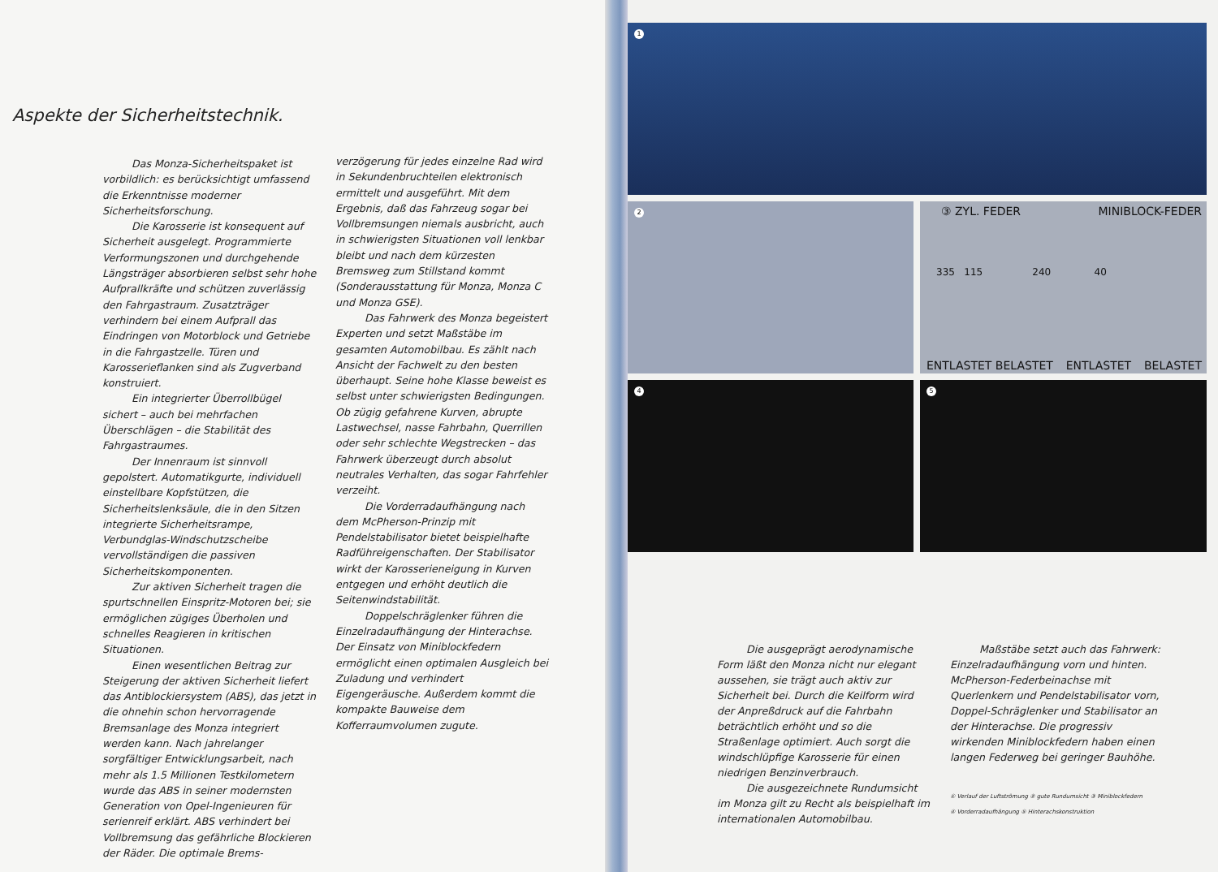Aspekte der Sicherheitstechnik.
Das Monza-Sicherheitspaket ist vorbildlich: es berücksichtigt umfassend die Erkenntnisse moderner Sicherheitsforschung.
Die Karosserie ist konsequent auf Sicherheit ausgelegt. Programmierte Verformungszonen und durchgehende Längsträger absorbieren selbst sehr hohe Aufprallkräfte und schützen zuverlässig den Fahrgastraum. Zusatzträger verhindern bei einem Aufprall das Eindringen von Motorblock und Getriebe in die Fahrgastzelle. Türen und Karosserieflanken sind als Zugverband konstruiert.
Ein integrierter Überrollbügel sichert – auch bei mehrfachen Überschlägen – die Stabilität des Fahrgastraumes.
Der Innenraum ist sinnvoll gepolstert. Automatikgurte, individuell einstellbare Kopfstützen, die Sicherheitslenksäule, die in den Sitzen integrierte Sicherheitsrampe, Verbundglas-Windschutzscheibe vervollständigen die passiven Sicherheitskomponenten.
Zur aktiven Sicherheit tragen die spurtschnellen Einspritz-Motoren bei; sie ermöglichen zügiges Überholen und schnelles Reagieren in kritischen Situationen.
Einen wesentlichen Beitrag zur Steigerung der aktiven Sicherheit liefert das Antiblockiersystem (ABS), das jetzt in die ohnehin schon hervorragende Bremsanlage des Monza integriert werden kann. Nach jahrelanger sorgfältiger Entwicklungsarbeit, nach mehr als 1.5 Millionen Testkilometern wurde das ABS in seiner modernsten Generation von Opel-Ingenieuren für serienreif erklärt. ABS verhindert bei Vollbremsung das gefährliche Blockieren der Räder. Die optimale Brems-
verzögerung für jedes einzelne Rad wird in Sekundenbruchteilen elektronisch ermittelt und ausgeführt. Mit dem Ergebnis, daß das Fahrzeug sogar bei Vollbremsungen niemals ausbricht, auch in schwierigsten Situationen voll lenkbar bleibt und nach dem kürzesten Bremsweg zum Stillstand kommt (Sonderausstattung für Monza, Monza C und Monza GSE).
Das Fahrwerk des Monza begeistert Experten und setzt Maßstäbe im gesamten Automobilbau. Es zählt nach Ansicht der Fachwelt zu den besten überhaupt. Seine hohe Klasse beweist es selbst unter schwierigsten Bedingungen. Ob zügig gefahrene Kurven, abrupte Lastwechsel, nasse Fahrbahn, Querrillen oder sehr schlechte Wegstrecken – das Fahrwerk überzeugt durch absolut neutrales Verhalten, das sogar Fahrfehler verzeiht.
Die Vorderradaufhängung nach dem McPherson-Prinzip mit Pendelstabilisator bietet beispielhafte Radführeigenschaften. Der Stabilisator wirkt der Karosserieneigung in Kurven entgegen und erhöht deutlich die Seitenwindstabilität.
Doppelschräglenker führen die Einzelradaufhängung der Hinterachse. Der Einsatz von Miniblockfedern ermöglicht einen optimalen Ausgleich bei Zuladung und verhindert Eigengeräusche. Außerdem kommt die kompakte Bauweise dem Kofferraumvolumen zugute.
1
2
③ ZYL. FEDER MINIBLOCK-FEDER
335 115 240 40
ENTLASTET BELASTET ENTLASTET BELASTET
4
5
Die ausgeprägt aerodynamische Form läßt den Monza nicht nur elegant aussehen, sie trägt auch aktiv zur Sicherheit bei. Durch die Keilform wird der Anpreßdruck auf die Fahrbahn beträchtlich erhöht und so die Straßenlage optimiert. Auch sorgt die windschlüpfige Karosserie für einen niedrigen Benzinverbrauch.
Die ausgezeichnete Rundumsicht im Monza gilt zu Recht als beispielhaft im internationalen Automobilbau.
Maßstäbe setzt auch das Fahrwerk: Einzelradaufhängung vorn und hinten. McPherson-Federbeinachse mit Querlenkern und Pendelstabilisator vorn, Doppel-Schräglenker und Stabilisator an der Hinterachse. Die progressiv wirkenden Miniblockfedern haben einen langen Federweg bei geringer Bauhöhe.
① Verlauf der Luftströmung ② gute Rundumsicht ③ Miniblockfedern
④ Vorderradaufhängung ⑤ Hinterachskonstruktion